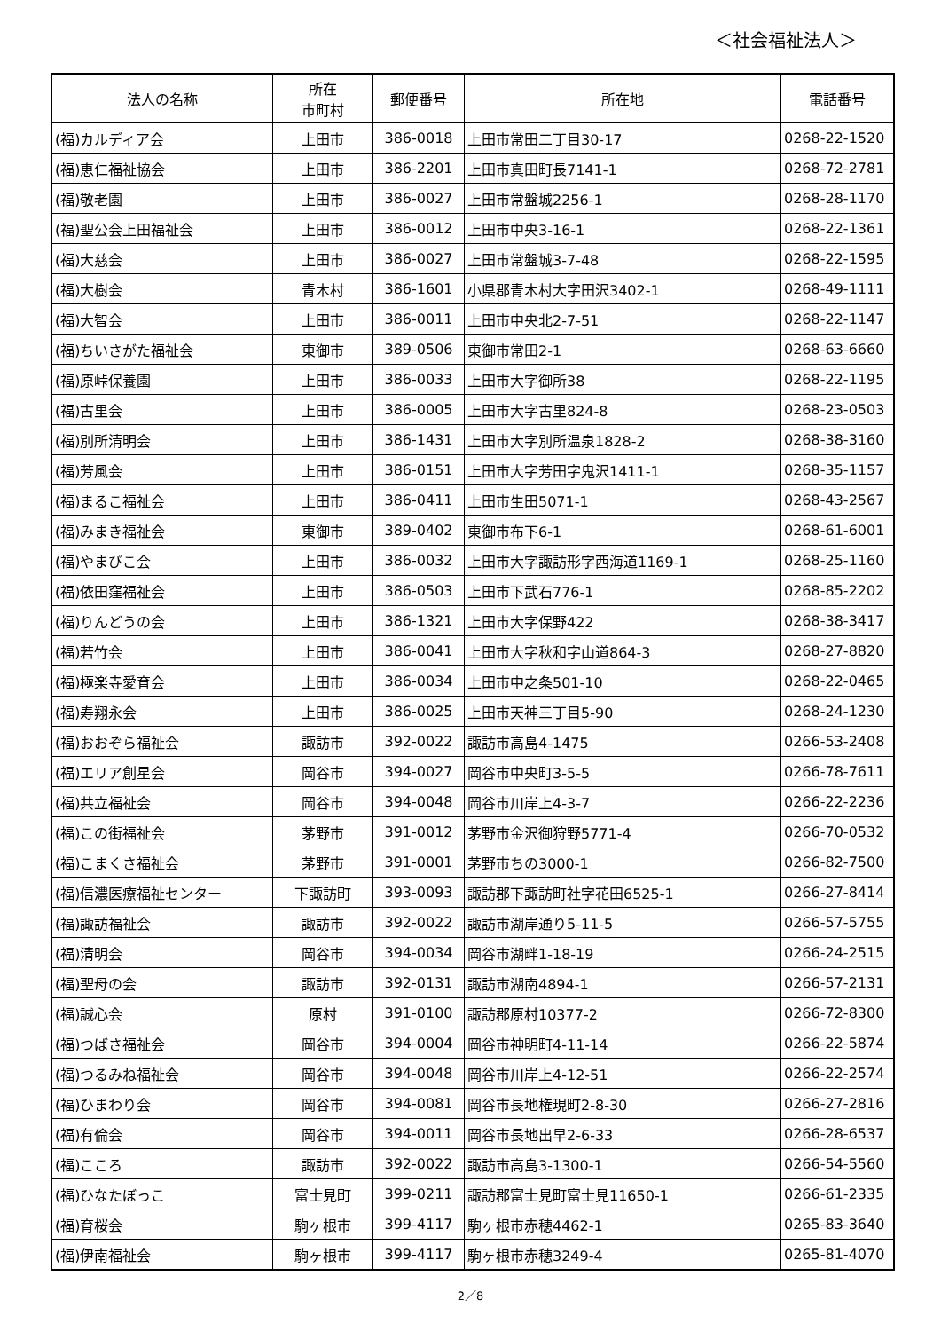＜社会福祉法人＞
| 法人の名称 | 所在 市町村 | 郵便番号 | 所在地 | 電話番号 |
| --- | --- | --- | --- | --- |
| (福)カルディア会 | 上田市 | 386-0018 | 上田市常田二丁目30-17 | 0268-22-1520 |
| (福)恵仁福祉協会 | 上田市 | 386-2201 | 上田市真田町長7141-1 | 0268-72-2781 |
| (福)敬老園 | 上田市 | 386-0027 | 上田市常盤城2256-1 | 0268-28-1170 |
| (福)聖公会上田福祉会 | 上田市 | 386-0012 | 上田市中央3-16-1 | 0268-22-1361 |
| (福)大慈会 | 上田市 | 386-0027 | 上田市常盤城3-7-48 | 0268-22-1595 |
| (福)大樹会 | 青木村 | 386-1601 | 小県郡青木村大字田沢3402-1 | 0268-49-1111 |
| (福)大智会 | 上田市 | 386-0011 | 上田市中央北2-7-51 | 0268-22-1147 |
| (福)ちいさがた福祉会 | 東御市 | 389-0506 | 東御市常田2-1 | 0268-63-6660 |
| (福)原峠保養園 | 上田市 | 386-0033 | 上田市大字御所38 | 0268-22-1195 |
| (福)古里会 | 上田市 | 386-0005 | 上田市大字古里824-8 | 0268-23-0503 |
| (福)別所清明会 | 上田市 | 386-1431 | 上田市大字別所温泉1828-2 | 0268-38-3160 |
| (福)芳風会 | 上田市 | 386-0151 | 上田市大字芳田字鬼沢1411-1 | 0268-35-1157 |
| (福)まるこ福祉会 | 上田市 | 386-0411 | 上田市生田5071-1 | 0268-43-2567 |
| (福)みまき福祉会 | 東御市 | 389-0402 | 東御市布下6-1 | 0268-61-6001 |
| (福)やまびこ会 | 上田市 | 386-0032 | 上田市大字諏訪形字西海道1169-1 | 0268-25-1160 |
| (福)依田窪福祉会 | 上田市 | 386-0503 | 上田市下武石776-1 | 0268-85-2202 |
| (福)りんどうの会 | 上田市 | 386-1321 | 上田市大字保野422 | 0268-38-3417 |
| (福)若竹会 | 上田市 | 386-0041 | 上田市大字秋和字山道864-3 | 0268-27-8820 |
| (福)極楽寺愛育会 | 上田市 | 386-0034 | 上田市中之条501-10 | 0268-22-0465 |
| (福)寿翔永会 | 上田市 | 386-0025 | 上田市天神三丁目5-90 | 0268-24-1230 |
| (福)おおぞら福祉会 | 諏訪市 | 392-0022 | 諏訪市高島4-1475 | 0266-53-2408 |
| (福)エリア創星会 | 岡谷市 | 394-0027 | 岡谷市中央町3-5-5 | 0266-78-7611 |
| (福)共立福祉会 | 岡谷市 | 394-0048 | 岡谷市川岸上4-3-7 | 0266-22-2236 |
| (福)この街福祉会 | 茅野市 | 391-0012 | 茅野市金沢御狩野5771-4 | 0266-70-0532 |
| (福)こまくさ福祉会 | 茅野市 | 391-0001 | 茅野市ちの3000-1 | 0266-82-7500 |
| (福)信濃医療福祉センター | 下諏訪町 | 393-0093 | 諏訪郡下諏訪町社字花田6525-1 | 0266-27-8414 |
| (福)諏訪福祉会 | 諏訪市 | 392-0022 | 諏訪市湖岸通り5-11-5 | 0266-57-5755 |
| (福)清明会 | 岡谷市 | 394-0034 | 岡谷市湖畔1-18-19 | 0266-24-2515 |
| (福)聖母の会 | 諏訪市 | 392-0131 | 諏訪市湖南4894-1 | 0266-57-2131 |
| (福)誠心会 | 原村 | 391-0100 | 諏訪郡原村10377-2 | 0266-72-8300 |
| (福)つばさ福祉会 | 岡谷市 | 394-0004 | 岡谷市神明町4-11-14 | 0266-22-5874 |
| (福)つるみね福祉会 | 岡谷市 | 394-0048 | 岡谷市川岸上4-12-51 | 0266-22-2574 |
| (福)ひまわり会 | 岡谷市 | 394-0081 | 岡谷市長地権現町2-8-30 | 0266-27-2816 |
| (福)有倫会 | 岡谷市 | 394-0011 | 岡谷市長地出早2-6-33 | 0266-28-6537 |
| (福)こころ | 諏訪市 | 392-0022 | 諏訪市高島3-1300-1 | 0266-54-5560 |
| (福)ひなたぼっこ | 富士見町 | 399-0211 | 諏訪郡富士見町富士見11650-1 | 0266-61-2335 |
| (福)育桜会 | 駒ヶ根市 | 399-4117 | 駒ヶ根市赤穂4462-1 | 0265-83-3640 |
| (福)伊南福祉会 | 駒ヶ根市 | 399-4117 | 駒ヶ根市赤穂3249-4 | 0265-81-4070 |
2／8